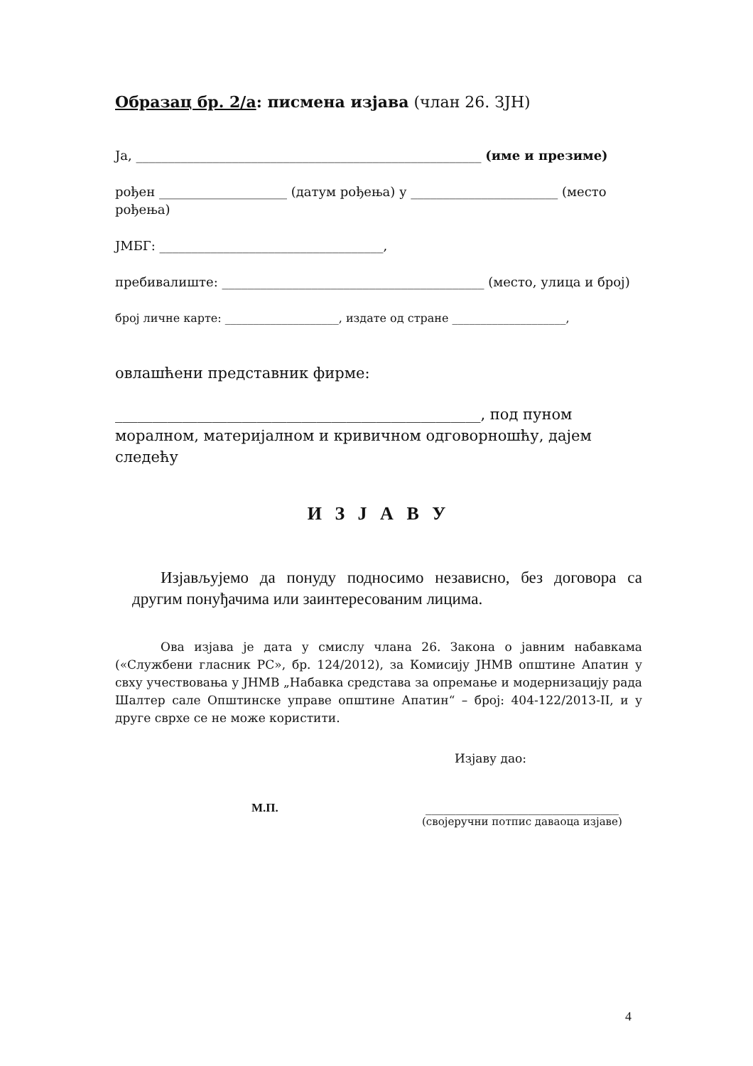Образац бр. 2/а: писмена изјава (члан 26. ЗЈН)
Ја, ______________________________________________________ (име и презиме)
рођен ____________________ (датум рођења) у _______________________ (место рођења)
ЈМБГ: ___________________________________,
пребивалиште: _________________________________________ (место, улица и број)
број личне карте: ____________________, издате од стране ____________________,
овлашћени представник фирме:
_________________________________________________, под пуном моралном, материјалном и кривичном одговорношћу, дајем следећу
И З Ј А В У
Изјављујемо да понуду подносимо независно, без договора са другим понуђачима или заинтересованим лицима.
Ова изјава је дата у смислу члана 26. Закона о јавним набавкама («Службени гласник РС», бр. 124/2012), за Комисију ЈНМВ општине Апатин у свху учествовања у ЈНМВ „Набавка средстава за опремање и модернизацију рада Шалтер сале Општинске управе општине Апатин“ – број: 404-122/2013-II, и у друге сврхе се не може користити.
Изјаву дао:
М.П. ________________________________
(својеручни потпис даваоца изјаве)
4